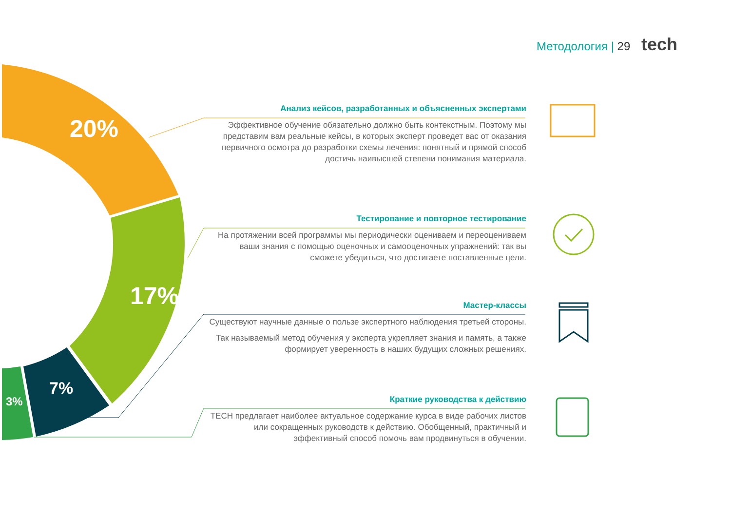Методология | 29 tech
20%
17%
7%
3%
Анализ кейсов, разработанных и объясненных экспертами
Эффективное обучение обязательно должно быть контекстным. Поэтому мы представим вам реальные кейсы, в которых эксперт проведет вас от оказания первичного осмотра до разработки схемы лечения: понятный и прямой способ достичь наивысшей степени понимания материала.
Тестирование и повторное тестирование
На протяжении всей программы мы периодически оцениваем и переоцениваем ваши знания с помощью оценочных и самооценочных упражнений: так вы сможете убедиться, что достигаете поставленные цели.
Мастер-классы
Существуют научные данные о пользе экспертного наблюдения третьей стороны.
Так называемый метод обучения у эксперта укрепляет знания и память, а также формирует уверенность в наших будущих сложных решениях.
Краткие руководства к действию
TECH предлагает наиболее актуальное содержание курса в виде рабочих листов или сокращенных руководств к действию. Обобщенный, практичный и эффективный способ помочь вам продвинуться в обучении.